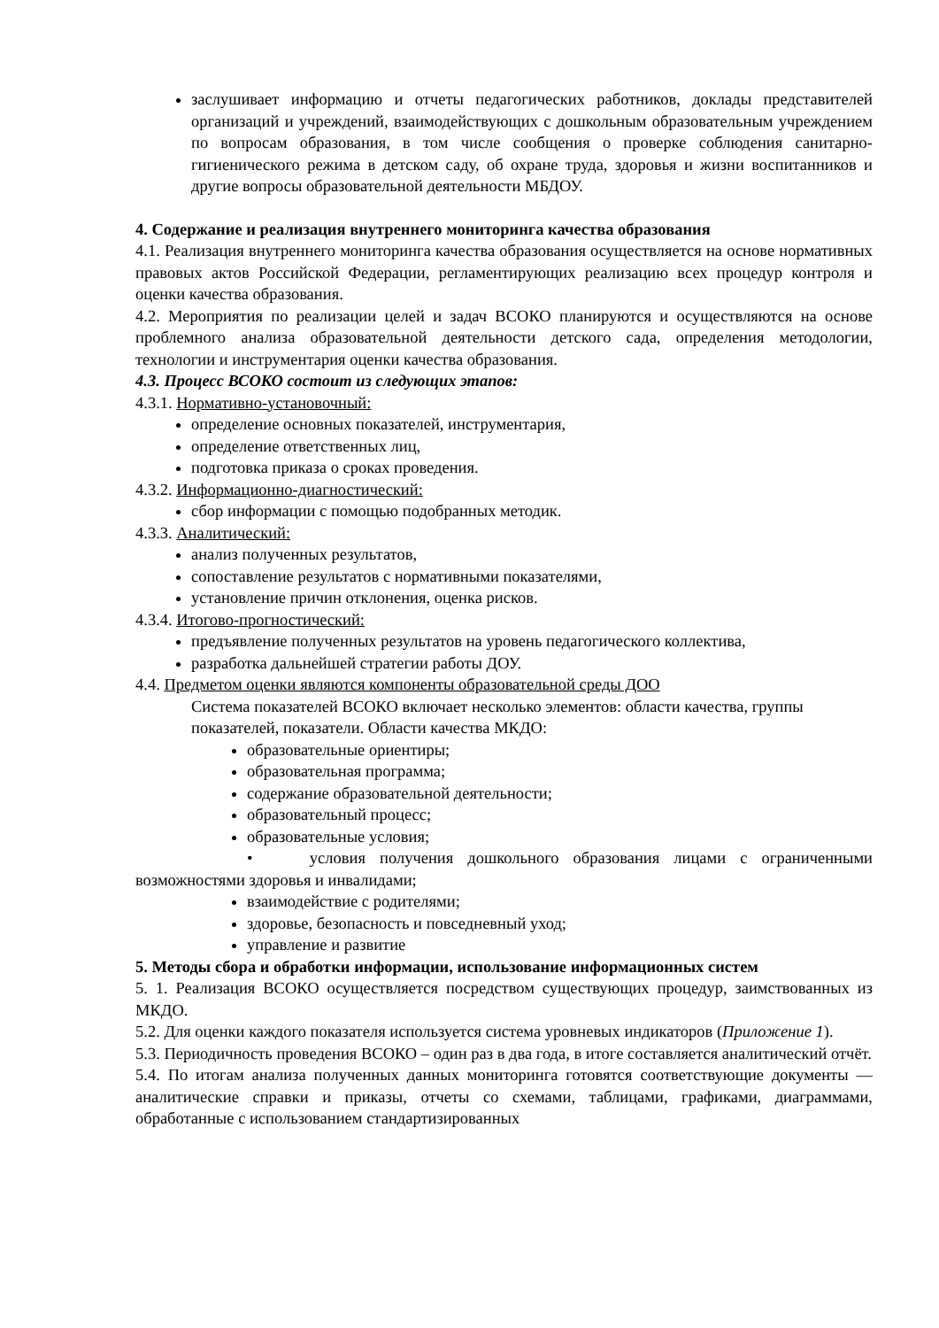заслушивает информацию и отчеты педагогических работников, доклады представителей организаций и учреждений, взаимодействующих с дошкольным образовательным учреждением по вопросам образования, в том числе сообщения о проверке соблюдения санитарно-гигиенического режима в детском саду, об охране труда, здоровья и жизни воспитанников и другие вопросы образовательной деятельности МБДОУ.
4. Содержание и реализация внутреннего мониторинга качества образования
4.1. Реализация внутреннего мониторинга качества образования осуществляется на основе нормативных правовых актов Российской Федерации, регламентирующих реализацию всех процедур контроля и оценки качества образования.
4.2. Мероприятия по реализации целей и задач ВСОКО планируются и осуществляются на основе проблемного анализа образовательной деятельности детского сада, определения методологии, технологии и инструментария оценки качества образования.
4.3. Процесс ВСОКО состоит из следующих этапов:
4.3.1. Нормативно-установочный:
определение основных показателей, инструментария,
определение ответственных лиц,
подготовка приказа о сроках проведения.
4.3.2. Информационно-диагностический:
сбор информации с помощью подобранных методик.
4.3.3. Аналитический:
анализ полученных результатов,
сопоставление результатов с нормативными показателями,
установление причин отклонения, оценка рисков.
4.3.4. Итогово-прогностический:
предъявление полученных результатов на уровень педагогического коллектива,
разработка дальнейшей стратегии работы ДОУ.
4.4. Предметом оценки являются компоненты образовательной среды ДОО
Система показателей ВСОКО включает несколько элементов: области качества, группы показателей, показатели. Области качества МКДО:
образовательные ориентиры;
образовательная программа;
содержание образовательной деятельности;
образовательный процесс;
образовательные условия;
• условия получения дошкольного образования лицами с ограниченными возможностями здоровья и инвалидами;
взаимодействие с родителями;
здоровье, безопасность и повседневный уход;
управление и развитие
5. Методы сбора и обработки информации, использование информационных систем
5. 1. Реализация ВСОКО осуществляется посредством существующих процедур, заимствованных из МКДО.
5.2. Для оценки каждого показателя используется система уровневых индикаторов (Приложение 1).
5.3. Периодичность проведения ВСОКО – один раз в два года, в итоге составляется аналитический отчёт.
5.4. По итогам анализа полученных данных мониторинга готовятся соответствующие документы — аналитические справки и приказы, отчеты со схемами, таблицами, графиками, диаграммами, обработанные с использованием стандартизированных